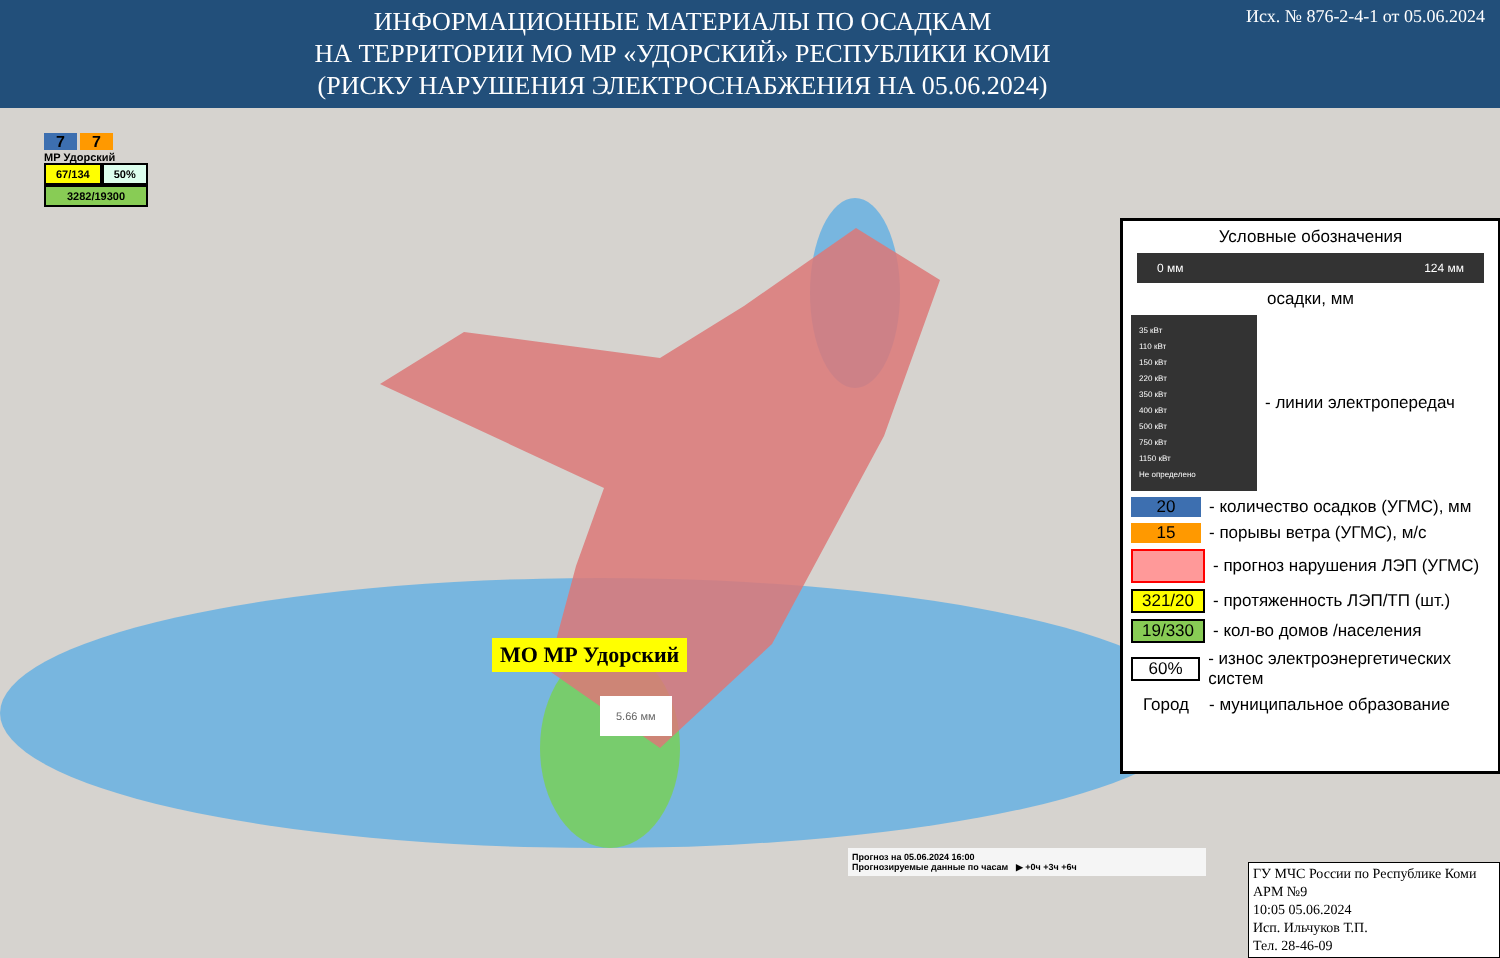ИНФОРМАЦИОННЫЕ МАТЕРИАЛЫ ПО ОСАДКАМ
НА ТЕРРИТОРИИ МО МР «УДОРСКИЙ» РЕСПУБЛИКИ КОМИ
(РИСКУ НАРУШЕНИЯ ЭЛЕКТРОСНАБЖЕНИЯ НА 05.06.2024)
Исх. № 876-2-4-1 от 05.06.2024
7 7
МР Удорский
67/134 50%
3282/19300
МО МР Удорский
5.66 мм
Условные обозначения
0 мм 124 мм
осадки, мм
35 кВт
110 кВт
150 кВт
220 кВт
350 кВт
400 кВт
500 кВт
750 кВт
1150 кВт
Не определено
- линии электропередач
20 - количество осадков (УГМС), мм
15 - порывы ветра (УГМС), м/с
- прогноз нарушения ЛЭП (УГМС)
321/20 - протяженность ЛЭП/ТП (шт.)
19/330 - кол-во домов /населения
60% - износ электроэнергетических систем
Город - муниципальное образование
Прогноз на 05.06.2024 16:00
Прогнозируемые данные по часам ▶ +0ч +3ч +6ч
ГУ МЧС России по Республике Коми
АРМ №9
10:05 05.06.2024
Исп. Ильчуков Т.П.
Тел. 28-46-09